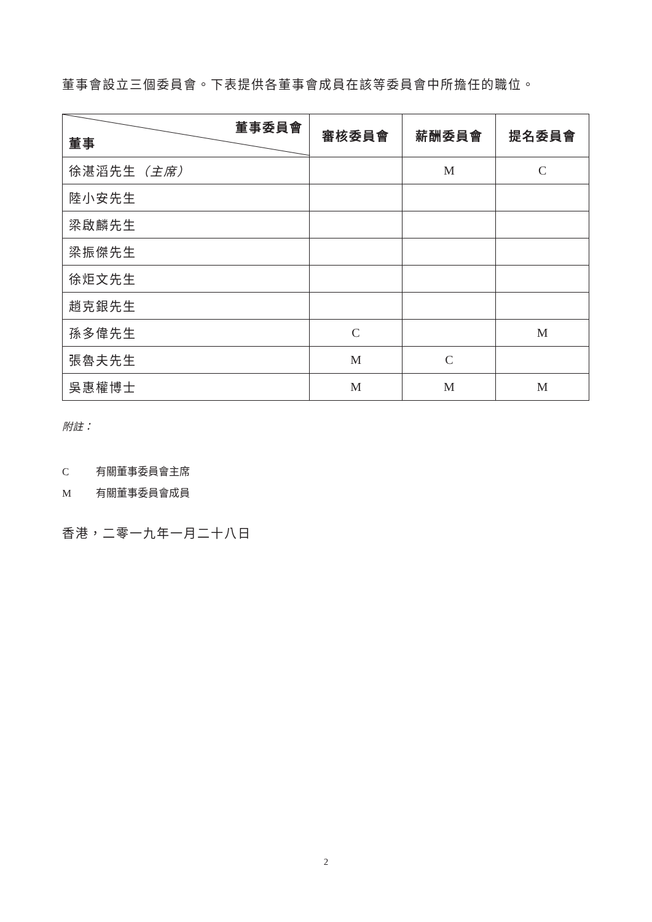董事會設立三個委員會。下表提供各董事會成員在該等委員會中所擔任的職位。
| 董事委員會 董事 | 審核委員會 | 薪酬委員會 | 提名委員會 |
| --- | --- | --- | --- |
| 徐湛滔先生 （主席） | | M | C |
| 陸小安先生 | | | |
| 梁啟麟先生 | | | |
| 梁振傑先生 | | | |
| 徐炬文先生 | | | |
| 趙克銀先生 | | | |
| 孫多偉先生 | C | | M |
| 張魯夫先生 | M | C | |
| 吳惠權博士 | M | M | M |
附註：
C 有關董事委員會主席
M 有關董事委員會成員
香港，二零一九年一月二十八日
2